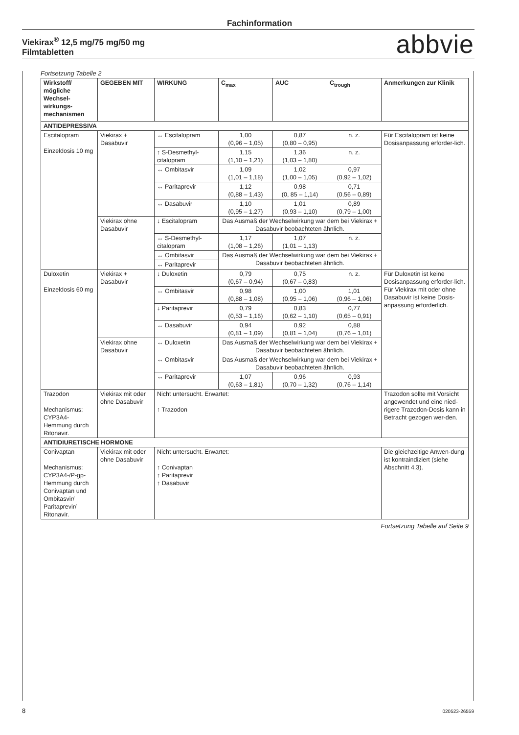Fachinformation
Viekirax<sup>®</sup> 12,5 mg/75 mg/50 mg
Filmtabletten
abbvie
Fortsetzung Tabelle 2
| Wirkstoff/ mögliche Wechsel-wirkungs-mechanismen | GEGEBEN MIT | WIRKUNG | C<sub>max</sub> | AUC | C<sub>trough</sub> | Anmerkungen zur Klinik |
| --- | --- | --- | --- | --- | --- | --- |
| ANTIDEPRESSIVA | | | | | | |
| Escitalopram Einzeldosis 10 mg | Viekirax + Dasabuvir | ↔ Escitalopram | 1,00 (0,96 – 1,05) | 0,87 (0,80 – 0,95) | n. z. | Für Escitalopram ist keine Dosisanpassung erforder-lich. |
| | | ↑ S-Desmethyl-citalopram | 1,15 (1,10 – 1,21) | 1,36 (1,03 – 1,80) | n. z. | |
| | | ↔ Ombitasvir | 1,09 (1,01 – 1,18) | 1,02 (1,00 – 1,05) | 0,97 (0,92 – 1,02) | |
| | | ↔ Paritaprevir | 1,12 (0,88 – 1,43) | 0,98 (0, 85 – 1,14) | 0,71 (0,56 – 0,89) | |
| | | ↔ Dasabuvir | 1,10 (0,95 – 1,27) | 1,01 (0,93 – 1,10) | 0,89 (0,79 – 1,00) | |
| | Viekirax ohne Dasabuvir | ↓ Escitalopram | Das Ausmaß der Wechselwirkung war dem bei Viekirax + Dasabuvir beobachteten ähnlich. | | | |
| | | ↔ S-Desmethyl-citalopram | 1,17 (1,08 – 1,26) | 1,07 (1,01 – 1,13) | n. z. | |
| | | ↔ Ombitasvir | Das Ausmaß der Wechselwirkung war dem bei Viekirax + Dasabuvir beobachteten ähnlich. | | | |
| | | ↔ Paritaprevir | | | | |
| Duloxetin Einzeldosis 60 mg | Viekirax + Dasabuvir | ↓ Duloxetin | 0,79 (0,67 – 0,94) | 0,75 (0,67 – 0,83) | n. z. | Für Duloxetin ist keine Dosisanpassung erforder-lich. Für Viekirax mit oder ohne Dasabuvir ist keine Dosis-anpassung erforderlich. |
| | | ↔ Ombitasvir | 0,98 (0,88 – 1,08) | 1,00 (0,95 – 1,06) | 1,01 (0,96 – 1,06) | |
| | | ↓ Paritaprevir | 0,79 (0,53 – 1,16) | 0,83 (0,62 – 1,10) | 0,77 (0,65 – 0,91) | |
| | | ↔ Dasabuvir | 0,94 (0,81 – 1,09) | 0,92 (0,81 – 1,04) | 0,88 (0,76 – 1,01) | |
| | Viekirax ohne Dasabuvir | ↔ Duloxetin | Das Ausmaß der Wechselwirkung war dem bei Viekirax + Dasabuvir beobachteten ähnlich. | | | |
| | | ↔ Ombitasvir | Das Ausmaß der Wechselwirkung war dem bei Viekirax + Dasabuvir beobachteten ähnlich. | | | |
| | | ↔ Paritaprevir | 1,07 (0,63 – 1,81) | 0,96 (0,70 – 1,32) | 0,93 (0,76 – 1,14) | |
| Trazodon Mechanismus: CYP3A4-Hemmung durch Ritonavir. | Viekirax mit oder ohne Dasabuvir | Nicht untersucht. Erwartet: ↑ Trazodon | | | | Trazodon sollte mit Vorsicht angewendet und eine nied-rigere Trazodon-Dosis kann in Betracht gezogen wer-den. |
| ANTIDIURETISCHE HORMONE | | | | | | |
| Conivaptan Mechanismus: CYP3A4-/P-gp-Hemmung durch Conivaptan und Ombitasvir/ Paritaprevir/ Ritonavir. | Viekirax mit oder ohne Dasabuvir | Nicht untersucht. Erwartet: ↑ Conivaptan ↑ Paritaprevir ↑ Dasabuvir | | | | Die gleichzeitige Anwen-dung ist kontraindiziert (siehe Abschnitt 4.3). |
Fortsetzung Tabelle auf Seite 9
8 020523-26559